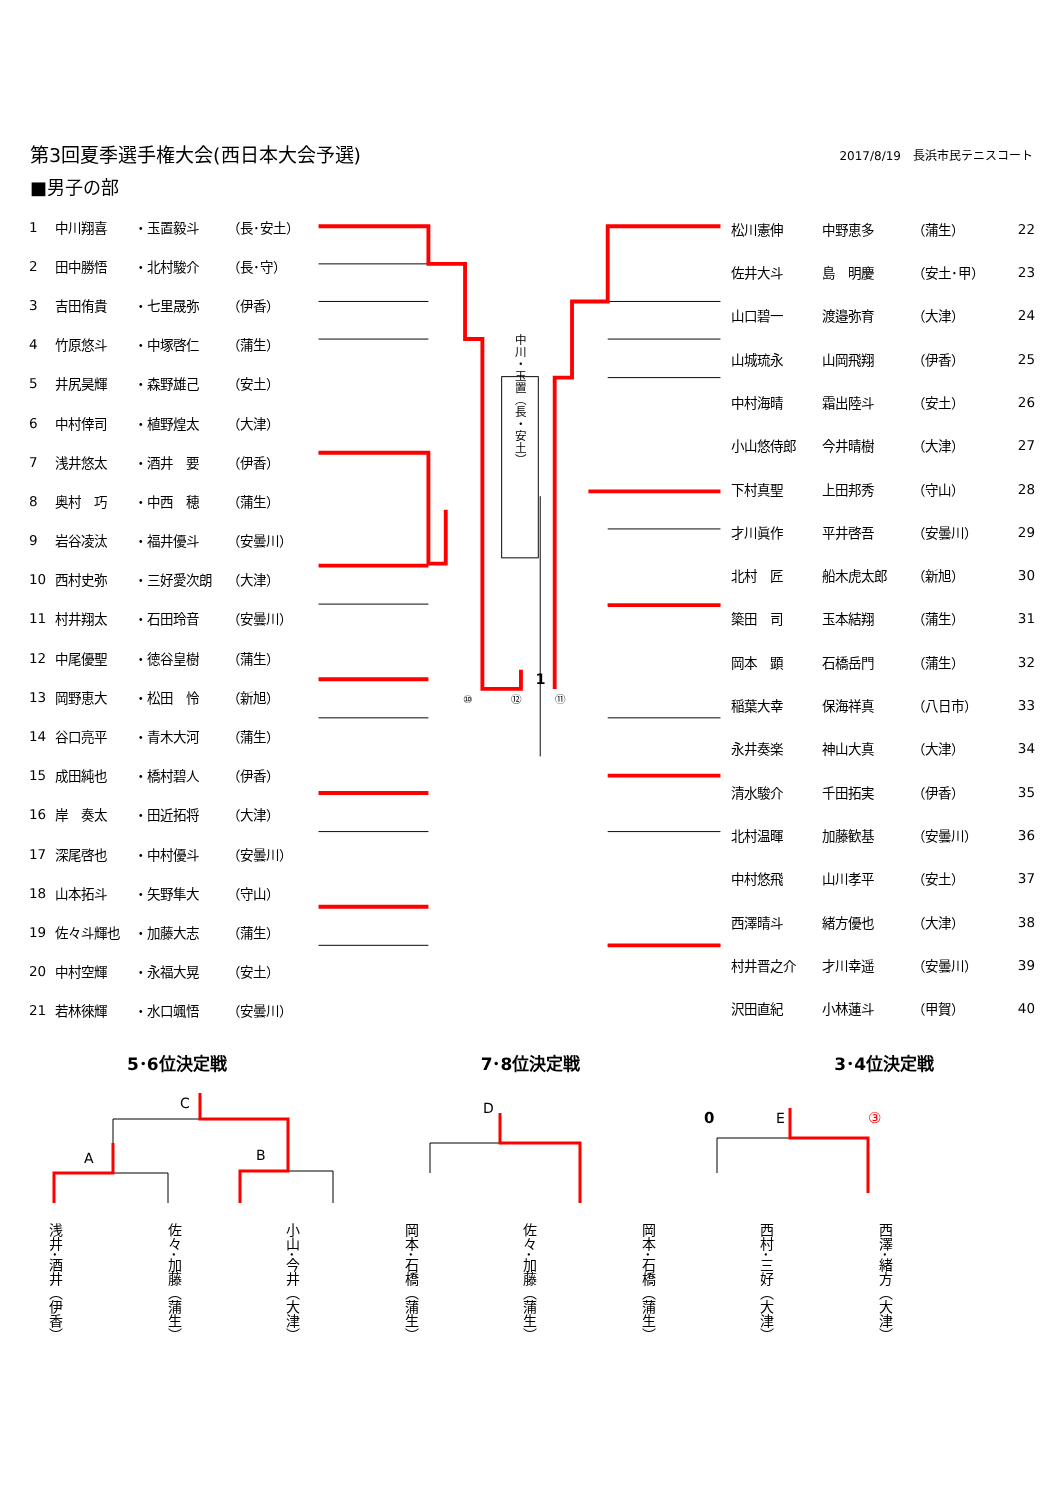第3回夏季選手権大会(西日本大会予選)
2017/8/19　長浜市民テニスコート
■男子の部
| 1 | 中川翔喜 | ・玉置毅斗 | （長･安土） |
| 2 | 田中勝悟 | ・北村駿介 | （長･守） |
| 3 | 吉田侑貴 | ・七里晟弥 | （伊香） |
| 4 | 竹原悠斗 | ・中塚啓仁 | （蒲生） |
| 5 | 井尻昊輝 | ・森野雄己 | （安土） |
| 6 | 中村倖司 | ・植野煌太 | （大津） |
| 7 | 浅井悠太 | ・酒井 要 | （伊香） |
| 8 | 奥村 巧 | ・中西 穂 | （蒲生） |
| 9 | 岩谷凌汰 | ・福井優斗 | （安曇川） |
| 10 | 西村史弥 | ・三好愛次朗 | （大津） |
| 11 | 村井翔太 | ・石田玲音 | （安曇川） |
| 12 | 中尾優聖 | ・徳谷皇樹 | （蒲生） |
| 13 | 岡野恵大 | ・松田 怜 | （新旭） |
| 14 | 谷口亮平 | ・青木大河 | （蒲生） |
| 15 | 成田純也 | ・橋村碧人 | （伊香） |
| 16 | 岸 奏太 | ・田近拓将 | （大津） |
| 17 | 深尾啓也 | ・中村優斗 | （安曇川） |
| 18 | 山本拓斗 | ・矢野隼大 | （守山） |
| 19 | 佐々斗輝也 | ・加藤大志 | （蒲生） |
| 20 | 中村空輝 | ・永福大晃 | （安土） |
| 21 | 若林徠輝 | ・水口颯悟 | （安曇川） |
中川・玉置（長・安土）
1
⑩
⑫
⑪
| 松川憲伸 | 中野恵多 | （蒲生） | 22 |
| 佐井大斗 | 島 明慶 | （安土･甲） | 23 |
| 山口碧一 | 渡邉弥育 | （大津） | 24 |
| 山城琉永 | 山岡飛翔 | （伊香） | 25 |
| 中村海晴 | 霜出陸斗 | （安土） | 26 |
| 小山悠侍郎 | 今井晴樹 | （大津） | 27 |
| 下村真聖 | 上田邦秀 | （守山） | 28 |
| 才川眞作 | 平井啓吾 | （安曇川） | 29 |
| 北村 匠 | 船木虎太郎 | （新旭） | 30 |
| 簗田 司 | 玉本結翔 | （蒲生） | 31 |
| 岡本 顕 | 石橋岳門 | （蒲生） | 32 |
| 稲葉大幸 | 保海祥真 | （八日市） | 33 |
| 永井奏楽 | 神山大真 | （大津） | 34 |
| 清水駿介 | 千田拓実 | （伊香） | 35 |
| 北村温暉 | 加藤歓基 | （安曇川） | 36 |
| 中村悠飛 | 山川孝平 | （安土） | 37 |
| 西澤晴斗 | 緒方優也 | （大津） | 38 |
| 村井晋之介 | 才川幸遥 | （安曇川） | 39 |
| 沢田直紀 | 小林蓮斗 | （甲賀） | 40 |
5･6位決定戦 7･8位決定戦 3･4位決定戦
A
C
B
D
0
E
③
浅井･酒井（伊香）
佐々･加藤（蒲生）
小山･今井（大津）
岡本･石橋（蒲生）
佐々･加藤（蒲生）
岡本･石橋（蒲生）
西村･三好（大津）
西澤･緒方（大津）